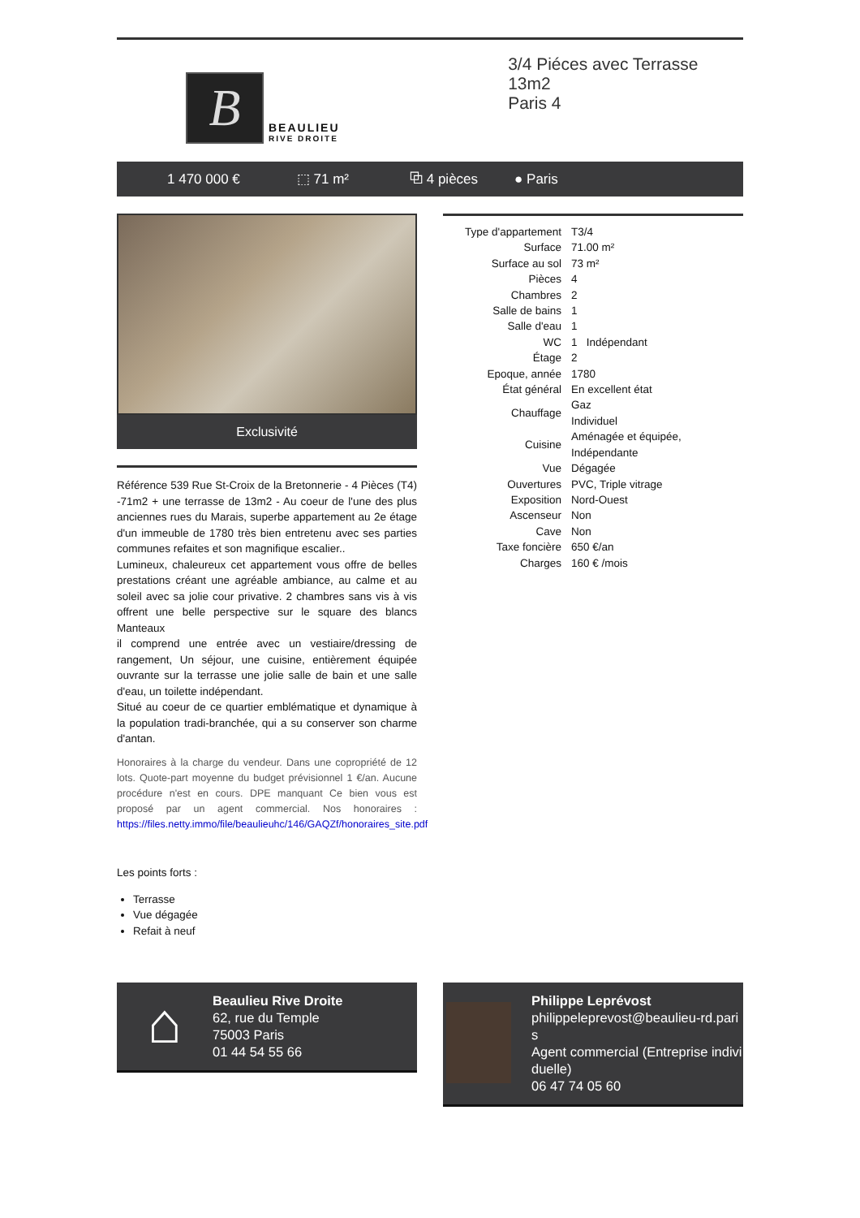B
BEAULIEU
RIVE DROITE
3/4 Piéces avec Terrasse 13m2
Paris 4
1 470 000 € ⬚ 71 m² ⧉ 4 pièces ● Paris
Exclusivité
Référence 539 Rue St-Croix de la Bretonnerie - 4 Pièces (T4) -71m2 + une terrasse de 13m2 - Au coeur de l'une des plus anciennes rues du Marais, superbe appartement au 2e étage d'un immeuble de 1780 très bien entretenu avec ses parties communes refaites et son magnifique escalier..
Lumineux, chaleureux cet appartement vous offre de belles prestations créant une agréable ambiance, au calme et au soleil avec sa jolie cour privative. 2 chambres sans vis à vis offrent une belle perspective sur le square des blancs Manteaux
il comprend une entrée avec un vestiaire/dressing de rangement, Un séjour, une cuisine, entièrement équipée ouvrante sur la terrasse une jolie salle de bain et une salle d'eau, un toilette indépendant.
Situé au coeur de ce quartier emblématique et dynamique à la population tradi-branchée, qui a su conserver son charme d'antan.
Honoraires à la charge du vendeur. Dans une copropriété de 12 lots. Quote-part moyenne du budget prévisionnel 1 €/an. Aucune procédure n'est en cours. DPE manquant Ce bien vous est proposé par un agent commercial. Nos honoraires : https://files.netty.immo/file/beaulieuhc/146/GAQZf/honoraires_site.pdf
Les points forts :
Terrasse
Vue dégagée
Refait à neuf
| Type d'appartement | T3/4 |
| Surface | 71.00 m² |
| Surface au sol | 73 m² |
| Pièces | 4 |
| Chambres | 2 |
| Salle de bains | 1 |
| Salle d'eau | 1 |
| WC | 1 Indépendant |
| Étage | 2 |
| Epoque, année | 1780 |
| État général | En excellent état |
| Chauffage | Gaz Individuel |
| Cuisine | Aménagée et équipée, Indépendante |
| Vue | Dégagée |
| Ouvertures | PVC, Triple vitrage |
| Exposition | Nord-Ouest |
| Ascenseur | Non |
| Cave | Non |
| Taxe foncière | 650 €/an |
| Charges | 160 € /mois |
⌂
Beaulieu Rive Droite
62, rue du Temple
75003 Paris
01 44 54 55 66
Philippe Leprévost
philippeleprevost@beaulieu-rd.paris
Agent commercial (Entreprise individuelle)
06 47 74 05 60